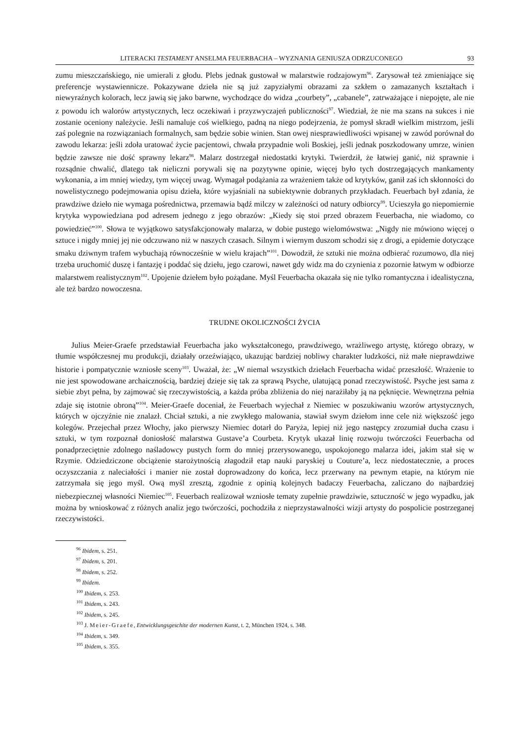LITERACKI TESTAMENT ANSELMA FEUERBACHA – WYZNANIA GENIUSZA ODRZUCONEGO 93
zumu mieszczańskiego, nie umierali z głodu. Plebs jednak gustował w malarstwie rodzajowym<sup>96</sup>. Zarysował też zmieniające się preferencje wystawiennicze. Pokazywane dzieła nie są już zapyziałymi obrazami za szkłem o zamazanych kształtach i niewyraźnych kolorach, lecz jawią się jako barwne, wychodzące do widza „courbety”, „cabanele”, zatrważające i niepojęte, ale nie z powodu ich walorów artystycznych, lecz oczekiwań i przyzwyczajeń publiczności<sup>97</sup>. Wiedział, że nie ma szans na sukces i nie zostanie oceniony należycie. Jeśli namaluje coś wielkiego, padną na niego podejrzenia, że pomysł skradł wielkim mistrzom, jeśli zaś polegnie na rozwiązaniach formalnych, sam będzie sobie winien. Stan owej niesprawiedliwości wpisanej w zawód porównał do zawodu lekarza: jeśli zdoła uratować życie pacjentowi, chwała przypadnie woli Boskiej, jeśli jednak poszkodowany umrze, winien będzie zawsze nie dość sprawny lekarz<sup>98</sup>. Malarz dostrzegał niedostatki krytyki. Twierdził, że łatwiej ganić, niż sprawnie i rozsądnie chwalić, dlatego tak nieliczni porywali się na pozytywne opinie, więcej było tych dostrzegających mankamenty wykonania, a im mniej wiedzy, tym więcej uwag. Wymagał podążania za wrażeniem także od krytyków, ganił zaś ich skłonności do nowelistycznego podejmowania opisu dzieła, które wyjaśniali na subiektywnie dobranych przykładach. Feuerbach był zdania, że prawdziwe dzieło nie wymaga pośrednictwa, przemawia bądź milczy w zależności od natury odbiorcy<sup>99</sup>. Ucieszyła go niepomiernie krytyka wypowiedziana pod adresem jednego z jego obrazów: „Kiedy się stoi przed obrazem Feuerbacha, nie wiadomo, co powiedzieć”<sup>100</sup>. Słowa te wyjątkowo satysfakcjonowały malarza, w dobie pustego wielomówstwa: „Nigdy nie mówiono więcej o sztuce i nigdy mniej jej nie odczuwano niż w naszych czasach. Silnym i wiernym duszom schodzi się z drogi, a epidemie dotyczące smaku dziwnym trafem wybuchają równocześnie w wielu krajach”<sup>101</sup>. Dowodził, że sztuki nie można odbierać rozumowo, dla niej trzeba uruchomić duszę i fantazję i poddać się dziełu, jego czarowi, nawet gdy widz ma do czynienia z pozornie łatwym w odbiorze malarstwem realistycznym<sup>102</sup>. Upojenie dziełem było pożądane. Myśl Feuerbacha okazała się nie tylko romantyczna i idealistyczna, ale też bardzo nowoczesna.
TRUDNE OKOLICZNOŚCI ŻYCIA
Julius Meier-Graefe przedstawiał Feuerbacha jako wykształconego, prawdziwego, wrażliwego artystę, którego obrazy, w tłumie współczesnej mu produkcji, działały orzeźwiająco, ukazując bardziej nobliwy charakter ludzkości, niż małe nieprawdziwe historie i pompatycznie wzniosłe sceny<sup>103</sup>. Uważał, że: „W niemal wszystkich dziełach Feuerbacha widać przeszłość. Wrażenie to nie jest spowodowane archaicznością, bardziej dzieje się tak za sprawą Psyche, ulatującą ponad rzeczywistość. Psyche jest sama z siebie zbyt pełna, by zajmować się rzeczywistością, a każda próba zbliżenia do niej narażiłaby ją na pęknięcie. Wewnętrzna pełnia zdaje się istotnie obroną”<sup>104</sup>. Meier-Graefe doceniał, że Feuerbach wyjechał z Niemiec w poszukiwaniu wzorów artystycznych, których w ojczyźnie nie znalazł. Chciał sztuki, a nie zwykłego malowania, stawiał swym dziełom inne cele niż większość jego kolegów. Przejechał przez Włochy, jako pierwszy Niemiec dotarł do Paryża, lepiej niż jego następcy zrozumiał ducha czasu i sztuki, w tym rozpoznał doniosłość malarstwa Gustave’a Courbeta. Krytyk ukazał linię rozwoju twórczości Feuerbacha od ponadprzeciętnie zdolnego naśladowcy pustych form do mniej przerysowanego, uspokojonego malarza idei, jakim stał się w Rzymie. Odziedziczone obciążenie starożytnością złagodził etap nauki paryskiej u Couture’a, lecz niedostatecznie, a proces oczyszczania z naleciałości i manier nie został doprowadzony do końca, lecz przerwany na pewnym etapie, na którym nie zatrzymała się jego myśl. Ową myśl zresztą, zgodnie z opinią kolejnych badaczy Feuerbacha, zaliczano do najbardziej niebezpiecznej własności Niemiec<sup>105</sup>. Feuerbach realizował wzniosłe tematy zupełnie prawdziwie, sztuczność w jego wypadku, jak można by wnioskować z różnych analiz jego twórczości, pochodziła z nieprzystawalności wizji artysty do pospolicie postrzeganej rzeczywistości.
<sup>96</sup> Ibidem, s. 251.
<sup>97</sup> Ibidem, s. 201.
<sup>98</sup> Ibidem, s. 252.
<sup>99</sup> Ibidem.
<sup>100</sup> Ibidem, s. 253.
<sup>101</sup> Ibidem, s. 243.
<sup>102</sup> Ibidem, s. 245.
<sup>103</sup> J. Meier-Graefe, Entwicklungsgeschite der modernen Kunst, t. 2, München 1924, s. 348.
<sup>104</sup> Ibidem, s. 349.
<sup>105</sup> Ibidem, s. 355.